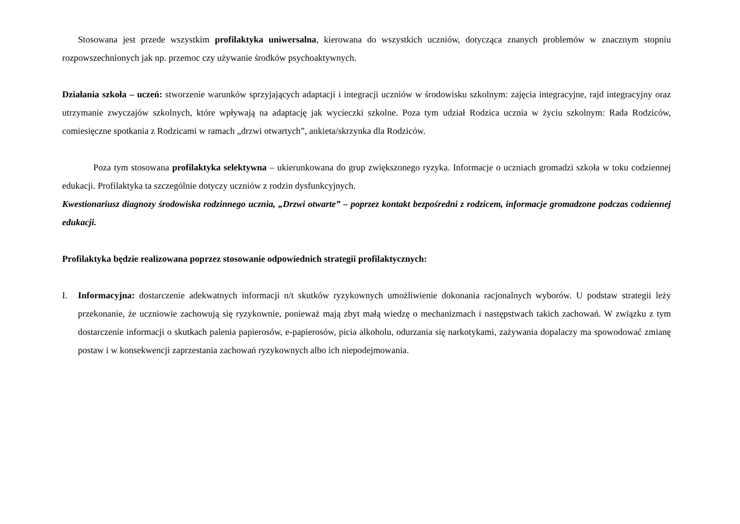Stosowana jest przede wszystkim profilaktyka uniwersalna, kierowana do wszystkich uczniów, dotycząca znanych problemów w znacznym stopniu rozpowszechnionych jak np. przemoc czy używanie środków psychoaktywnych.
Działania szkoła – uczeń: stworzenie warunków sprzyjających adaptacji i integracji uczniów w środowisku szkolnym: zajęcia integracyjne, rajd integracyjny oraz utrzymanie zwyczajów szkolnych, które wpływają na adaptację jak wycieczki szkolne. Poza tym udział Rodzica ucznia w życiu szkolnym: Rada Rodziców, comiesięczne spotkania z Rodzicami w ramach „drzwi otwartych”, ankieta/skrzynka dla Rodziców.
Poza tym stosowana profilaktyka selektywna – ukierunkowana do grup zwiększonego ryzyka. Informacje o uczniach gromadzi szkoła w toku codziennej edukacji. Profilaktyka ta szczególnie dotyczy uczniów z rodzin dysfunkcyjnych.
Kwestionariusz diagnozy środowiska rodzinnego ucznia, „Drzwi otwarte” – poprzez kontakt bezpośredni z rodzicem, informacje gromadzone podczas codziennej edukacji.
Profilaktyka będzie realizowana poprzez stosowanie odpowiednich strategii profilaktycznych:
I. Informacyjna: dostarczenie adekwatnych informacji n/t skutków ryzykownych umożliwienie dokonania racjonalnych wyborów. U podstaw strategii leży przekonanie, że uczniowie zachowują się ryzykownie, ponieważ mają zbyt małą wiedzę o mechanizmach i następstwach takich zachowań. W związku z tym dostarczenie informacji o skutkach palenia papierosów, e-papierosów, picia alkoholu, odurzania się narkotykami, zażywania dopalaczy ma spowodować zmianę postaw i w konsekwencji zaprzestania zachowań ryzykownych albo ich niepodejmowania.